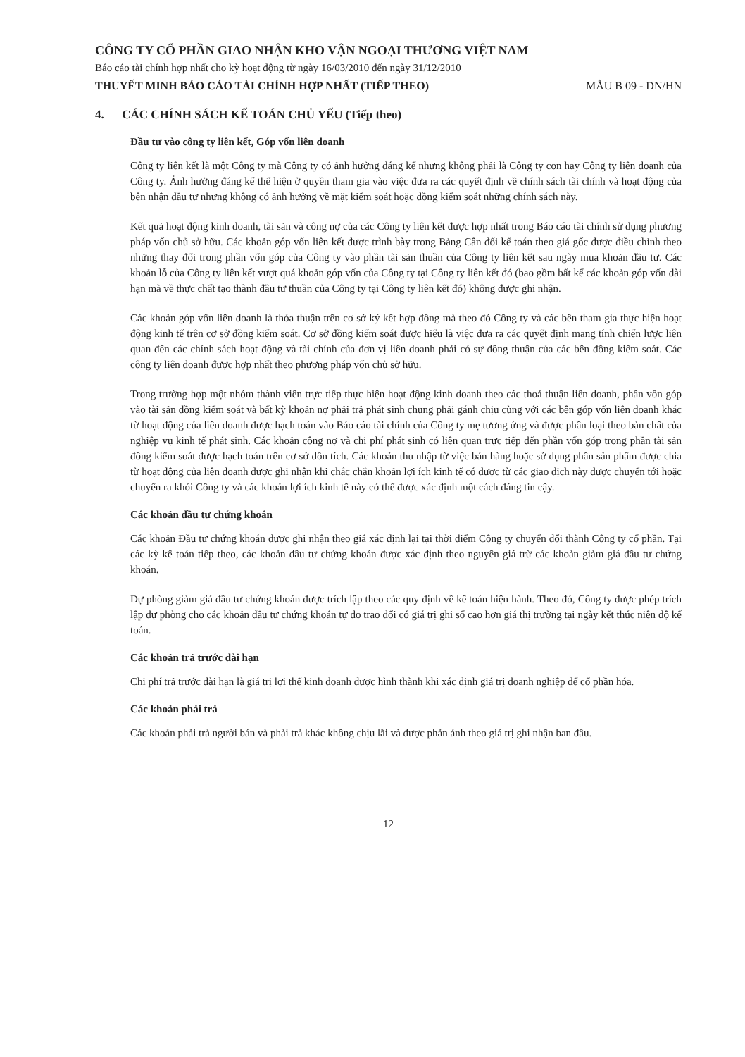CÔNG TY CỔ PHẦN GIAO NHẬN KHO VẬN NGOẠI THƯƠNG VIỆT NAM
Báo cáo tài chính hợp nhất cho kỳ hoạt động từ ngày 16/03/2010 đến ngày 31/12/2010
THUYẾT MINH BÁO CÁO TÀI CHÍNH HỢP NHẤT (TIẾP THEO) MẪU B 09 - DN/HN
4. CÁC CHÍNH SÁCH KẾ TOÁN CHỦ YẾU (Tiếp theo)
Đầu tư vào công ty liên kết, Góp vốn liên doanh
Công ty liên kết là một Công ty mà Công ty có ảnh hưởng đáng kể nhưng không phải là Công ty con hay Công ty liên doanh của Công ty. Ảnh hưởng đáng kể thể hiện ở quyền tham gia vào việc đưa ra các quyết định về chính sách tài chính và hoạt động của bên nhận đầu tư nhưng không có ảnh hưởng về mặt kiểm soát hoặc đồng kiểm soát những chính sách này.
Kết quả hoạt động kinh doanh, tài sản và công nợ của các Công ty liên kết được hợp nhất trong Báo cáo tài chính sử dụng phương pháp vốn chủ sở hữu. Các khoản góp vốn liên kết được trình bày trong Bảng Cân đối kế toán theo giá gốc được điều chỉnh theo những thay đổi trong phần vốn góp của Công ty vào phần tài sản thuần của Công ty liên kết sau ngày mua khoản đầu tư. Các khoản lỗ của Công ty liên kết vượt quá khoản góp vốn của Công ty tại Công ty liên kết đó (bao gồm bất kể các khoản góp vốn dài hạn mà về thực chất tạo thành đầu tư thuần của Công ty tại Công ty liên kết đó) không được ghi nhận.
Các khoản góp vốn liên doanh là thỏa thuận trên cơ sở ký kết hợp đồng mà theo đó Công ty và các bên tham gia thực hiện hoạt động kinh tế trên cơ sở đồng kiểm soát. Cơ sở đồng kiểm soát được hiểu là việc đưa ra các quyết định mang tính chiến lược liên quan đến các chính sách hoạt động và tài chính của đơn vị liên doanh phải có sự đồng thuận của các bên đồng kiểm soát. Các công ty liên doanh được hợp nhất theo phương pháp vốn chủ sở hữu.
Trong trường hợp một nhóm thành viên trực tiếp thực hiện hoạt động kinh doanh theo các thoả thuận liên doanh, phần vốn góp vào tài sản đồng kiểm soát và bất kỳ khoản nợ phải trả phát sinh chung phải gánh chịu cùng với các bên góp vốn liên doanh khác từ hoạt động của liên doanh được hạch toán vào Báo cáo tài chính của Công ty mẹ tương ứng và được phân loại theo bản chất của nghiệp vụ kinh tế phát sinh. Các khoản công nợ và chi phí phát sinh có liên quan trực tiếp đến phần vốn góp trong phần tài sản đồng kiểm soát được hạch toán trên cơ sở dồn tích. Các khoản thu nhập từ việc bán hàng hoặc sử dụng phần sản phẩm được chia từ hoạt động của liên doanh được ghi nhận khi chắc chắn khoản lợi ích kinh tế có được từ các giao dịch này được chuyển tới hoặc chuyển ra khỏi Công ty và các khoản lợi ích kinh tế này có thể được xác định một cách đáng tin cậy.
Các khoản đầu tư chứng khoán
Các khoản Đầu tư chứng khoán được ghi nhận theo giá xác định lại tại thời điểm Công ty chuyển đổi thành Công ty cổ phần. Tại các kỳ kế toán tiếp theo, các khoản đầu tư chứng khoán được xác định theo nguyên giá trừ các khoản giảm giá đầu tư chứng khoán.
Dự phòng giảm giá đầu tư chứng khoán được trích lập theo các quy định về kế toán hiện hành. Theo đó, Công ty được phép trích lập dự phòng cho các khoản đầu tư chứng khoán tự do trao đổi có giá trị ghi sổ cao hơn giá thị trường tại ngày kết thúc niên độ kế toán.
Các khoản trả trước dài hạn
Chi phí trả trước dài hạn là giá trị lợi thế kinh doanh được hình thành khi xác định giá trị doanh nghiệp để cổ phần hóa.
Các khoản phải trả
Các khoản phải trả người bán và phải trả khác không chịu lãi và được phản ánh theo giá trị ghi nhận ban đầu.
12